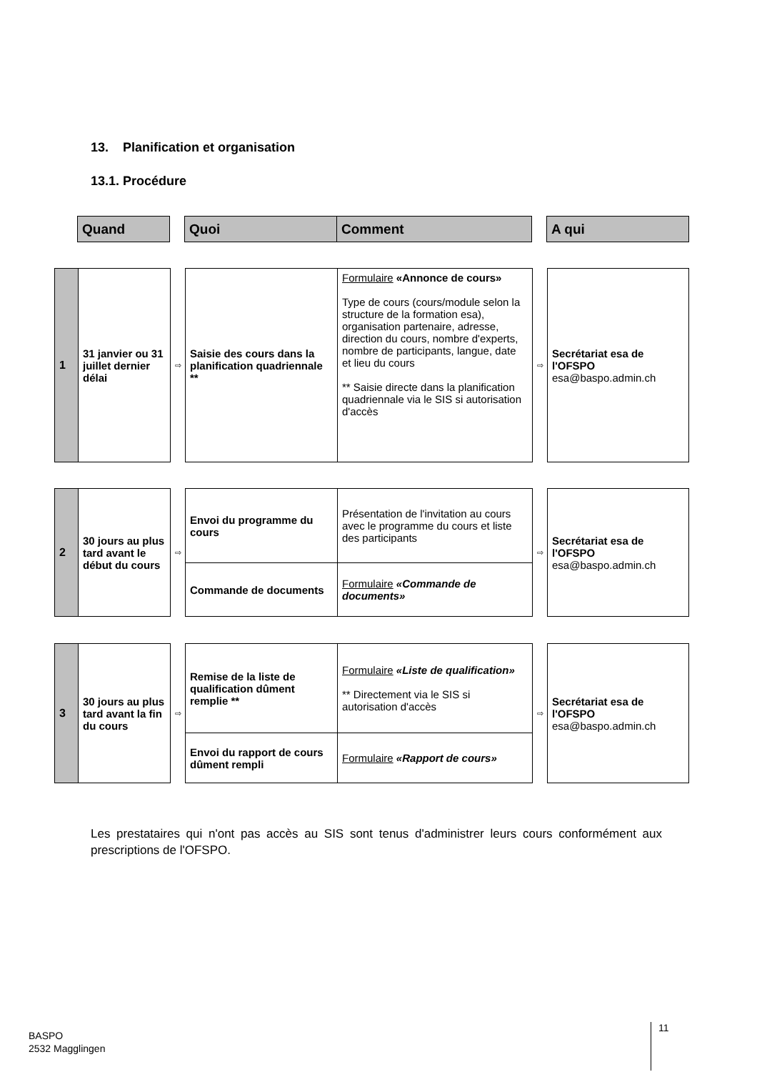13. Planification et organisation
13.1. Procédure
| | Quand | | Quoi | Comment | | A qui |
| 1 | 31 janvier ou 31 juillet dernier délai | ⇨ | Saisie des cours dans la planification quadriennale ** | Formulaire «Annonce de cours» Type de cours (cours/module selon la structure de la formation esa), organisation partenaire, adresse, direction du cours, nombre d'experts, nombre de participants, langue, date et lieu du cours ** Saisie directe dans la planification quadriennale via le SIS si autorisation d'accès | ⇨ | Secrétariat esa de l'OFSPO esa@baspo.admin.ch |
| 2 | 30 jours au plus tard avant le début du cours | ⇨ | Envoi du programme du cours | Présentation de l'invitation au cours avec le programme du cours et liste des participants | ⇨ | Secrétariat esa de l'OFSPO esa@baspo.admin.ch |
| | | | Commande de documents | Formulaire «Commande de documents» | | |
| 3 | 30 jours au plus tard avant la fin du cours | ⇨ | Remise de la liste de qualification dûment remplie ** | Formulaire «Liste de qualification» ** Directement via le SIS si autorisation d'accès | ⇨ | Secrétariat esa de l'OFSPO esa@baspo.admin.ch |
| | | | Envoi du rapport de cours dûment rempli | Formulaire «Rapport de cours» | | |
Les prestataires qui n'ont pas accès au SIS sont tenus d'administrer leurs cours conformément aux prescriptions de l'OFSPO.
BASPO
2532 Magglingen
11